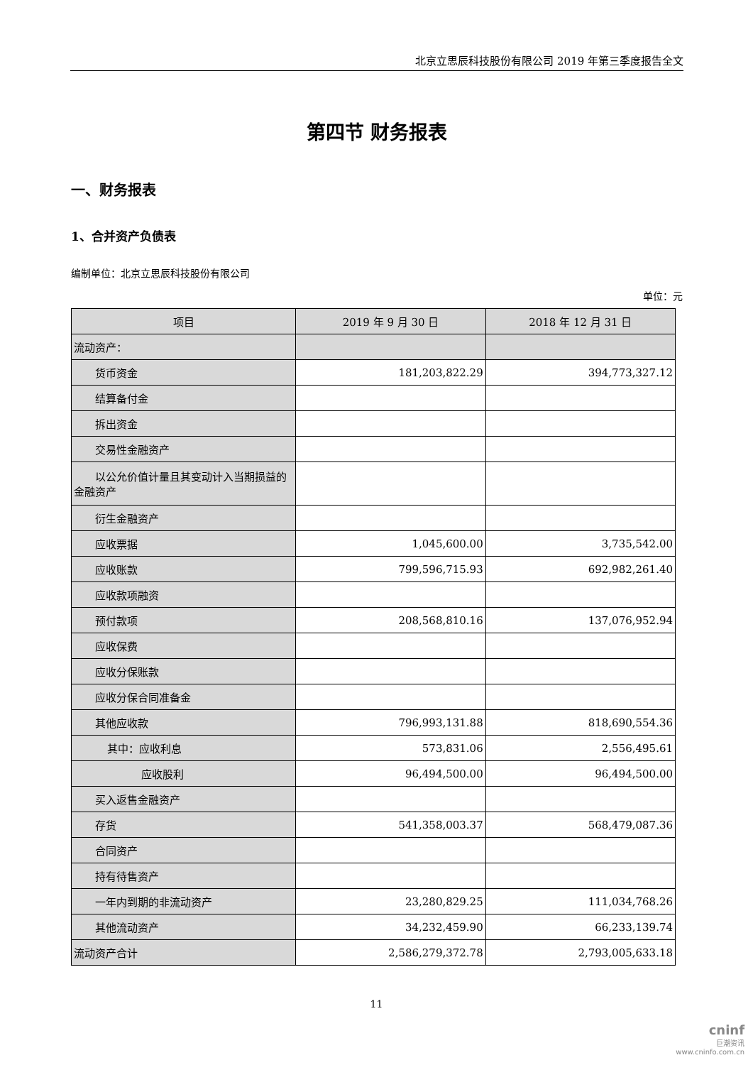北京立思辰科技股份有限公司 2019 年第三季度报告全文
第四节 财务报表
一、财务报表
1、合并资产负债表
编制单位：北京立思辰科技股份有限公司
单位：元
| 项目 | 2019 年 9 月 30 日 | 2018 年 12 月 31 日 |
| --- | --- | --- |
| 流动资产： | | |
| 货币资金 | 181,203,822.29 | 394,773,327.12 |
| 结算备付金 | | |
| 拆出资金 | | |
| 交易性金融资产 | | |
| 以公允价值计量且其变动计入当 期损益的金融资产 | | |
| 衍生金融资产 | | |
| 应收票据 | 1,045,600.00 | 3,735,542.00 |
| 应收账款 | 799,596,715.93 | 692,982,261.40 |
| 应收款项融资 | | |
| 预付款项 | 208,568,810.16 | 137,076,952.94 |
| 应收保费 | | |
| 应收分保账款 | | |
| 应收分保合同准备金 | | |
| 其他应收款 | 796,993,131.88 | 818,690,554.36 |
| 其中：应收利息 | 573,831.06 | 2,556,495.61 |
| 应收股利 | 96,494,500.00 | 96,494,500.00 |
| 买入返售金融资产 | | |
| 存货 | 541,358,003.37 | 568,479,087.36 |
| 合同资产 | | |
| 持有待售资产 | | |
| 一年内到期的非流动资产 | 23,280,829.25 | 111,034,768.26 |
| 其他流动资产 | 34,232,459.90 | 66,233,139.74 |
| 流动资产合计 | 2,586,279,372.78 | 2,793,005,633.18 |
11
cninf
巨潮资讯
www.cninfo.com.cn